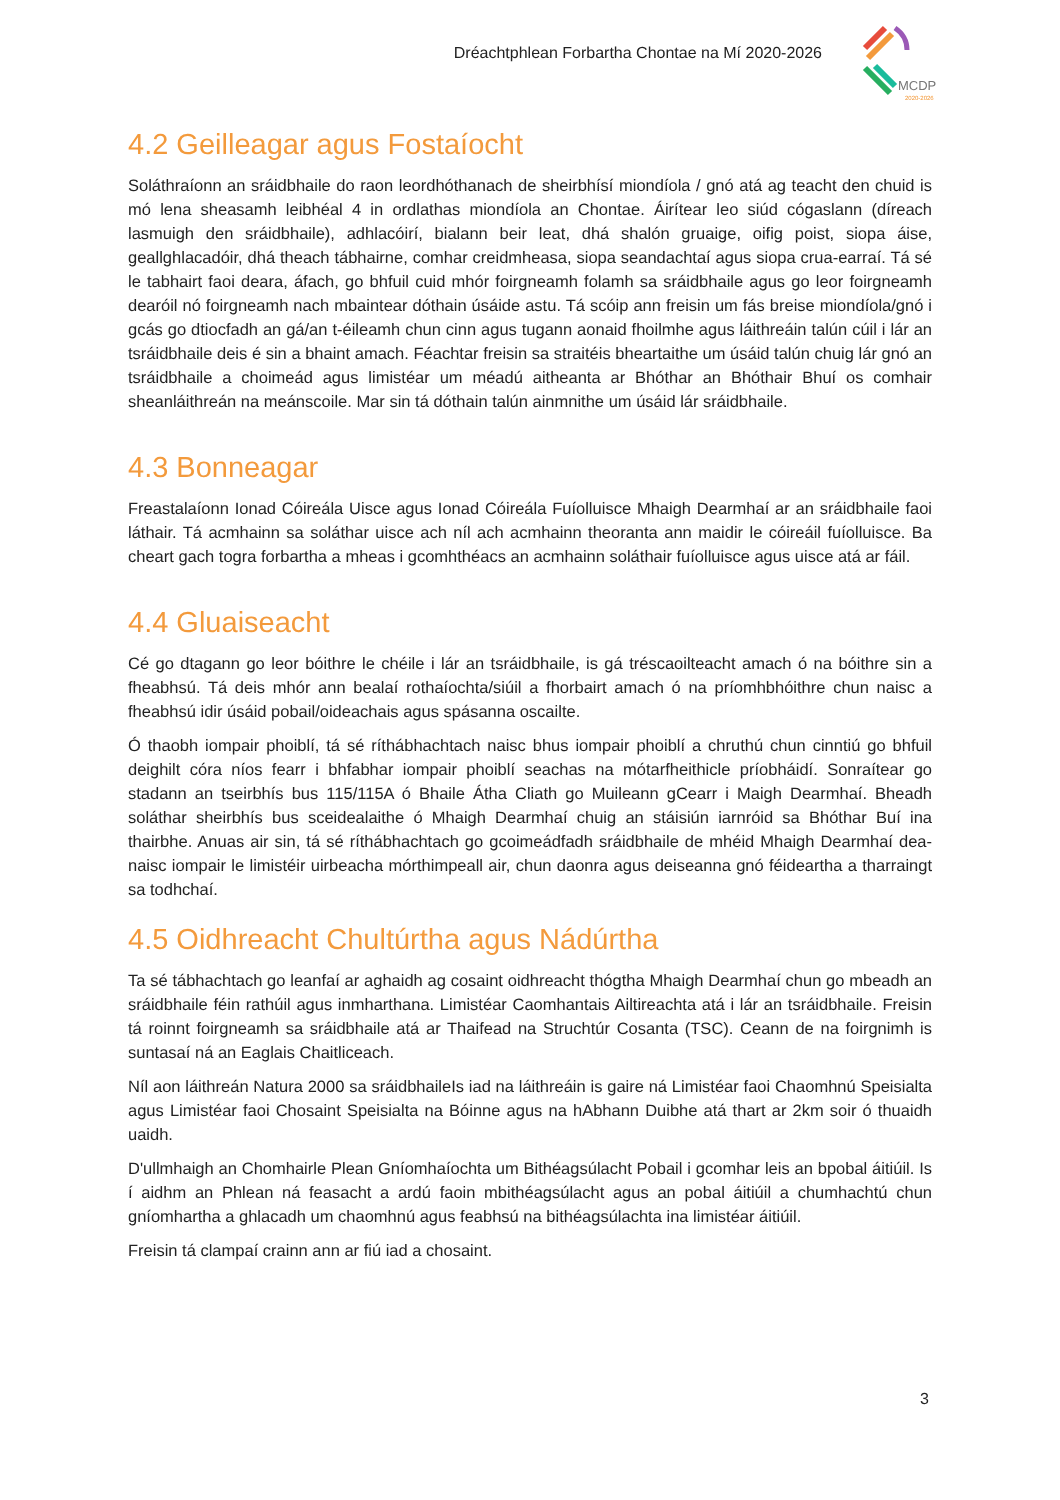Dréachtphlean Forbartha Chontae na Mí 2020-2026
MCDP
2020-2026
4.2 Geilleagar agus Fostaíocht
Soláthraíonn an sráidbhaile do raon leordhóthanach de sheirbhísí miondíola / gnó atá ag teacht den chuid is mó lena sheasamh leibhéal 4 in ordlathas miondíola an Chontae. Áirítear leo siúd cógaslann (díreach lasmuigh den sráidbhaile), adhlacóirí, bialann beir leat, dhá shalón gruaige, oifig poist, siopa áise, geallghlacadóir, dhá theach tábhairne, comhar creidmheasa, siopa seandachtaí agus siopa crua-earraí. Tá sé le tabhairt faoi deara, áfach, go bhfuil cuid mhór foirgneamh folamh sa sráidbhaile agus go leor foirgneamh dearóil nó foirgneamh nach mbaintear dóthain úsáide astu. Tá scóip ann freisin um fás breise miondíola/gnó i gcás go dtiocfadh an gá/an t-éileamh chun cinn agus tugann aonaid fhoilmhe agus láithreáin talún cúil i lár an tsráidbhaile deis é sin a bhaint amach. Féachtar freisin sa straitéis bheartaithe um úsáid talún chuig lár gnó an tsráidbhaile a choimeád agus limistéar um méadú aitheanta ar Bhóthar an Bhóthair Bhuí os comhair sheanláithreán na meánscoile. Mar sin tá dóthain talún ainmnithe um úsáid lár sráidbhaile.
4.3 Bonneagar
Freastalaíonn Ionad Cóireála Uisce agus Ionad Cóireála Fuíolluisce Mhaigh Dearmhaí ar an sráidbhaile faoi láthair. Tá acmhainn sa soláthar uisce ach níl ach acmhainn theoranta ann maidir le cóireáil fuíolluisce. Ba cheart gach togra forbartha a mheas i gcomhthéacs an acmhainn soláthair fuíolluisce agus uisce atá ar fáil.
4.4 Gluaiseacht
Cé go dtagann go leor bóithre le chéile i lár an tsráidbhaile, is gá tréscaoilteacht amach ó na bóithre sin a fheabhsú. Tá deis mhór ann bealaí rothaíochta/siúil a fhorbairt amach ó na príomhbhóithre chun naisc a fheabhsú idir úsáid pobail/oideachais agus spásanna oscailte.
Ó thaobh iompair phoiblí, tá sé ríthábhachtach naisc bhus iompair phoiblí a chruthú chun cinntiú go bhfuil deighilt córa níos fearr i bhfabhar iompair phoiblí seachas na mótarfheithicle príobháidí. Sonraítear go stadann an tseirbhís bus 115/115A ó Bhaile Átha Cliath go Muileann gCearr i Maigh Dearmhaí. Bheadh soláthar sheirbhís bus sceidealaithe ó Mhaigh Dearmhaí chuig an stáisiún iarnróid sa Bhóthar Buí ina thairbhe. Anuas air sin, tá sé ríthábhachtach go gcoimeádfadh sráidbhaile de mhéid Mhaigh Dearmhaí dea-naisc iompair le limistéir uirbeacha mórthimpeall air, chun daonra agus deiseanna gnó féideartha a tharraingt sa todhchaí.
4.5 Oidhreacht Chultúrtha agus Nádúrtha
Ta sé tábhachtach go leanfaí ar aghaidh ag cosaint oidhreacht thógtha Mhaigh Dearmhaí chun go mbeadh an sráidbhaile féin rathúil agus inmharthana. Limistéar Caomhantais Ailtireachta atá i lár an tsráidbhaile. Freisin tá roinnt foirgneamh sa sráidbhaile atá ar Thaifead na Struchtúr Cosanta (TSC). Ceann de na foirgnimh is suntasaí ná an Eaglais Chaitliceach.
Níl aon láithreán Natura 2000 sa sráidbhaileIs iad na láithreáin is gaire ná Limistéar faoi Chaomhnú Speisialta agus Limistéar faoi Chosaint Speisialta na Bóinne agus na hAbhann Duibhe atá thart ar 2km soir ó thuaidh uaidh.
D'ullmhaigh an Chomhairle Plean Gníomhaíochta um Bithéagsúlacht Pobail i gcomhar leis an bpobal áitiúil. Is í aidhm an Phlean ná feasacht a ardú faoin mbithéagsúlacht agus an pobal áitiúil a chumhachtú chun gníomhartha a ghlacadh um chaomhnú agus feabhsú na bithéagsúlachta ina limistéar áitiúil.
Freisin tá clampaí crainn ann ar fiú iad a chosaint.
3